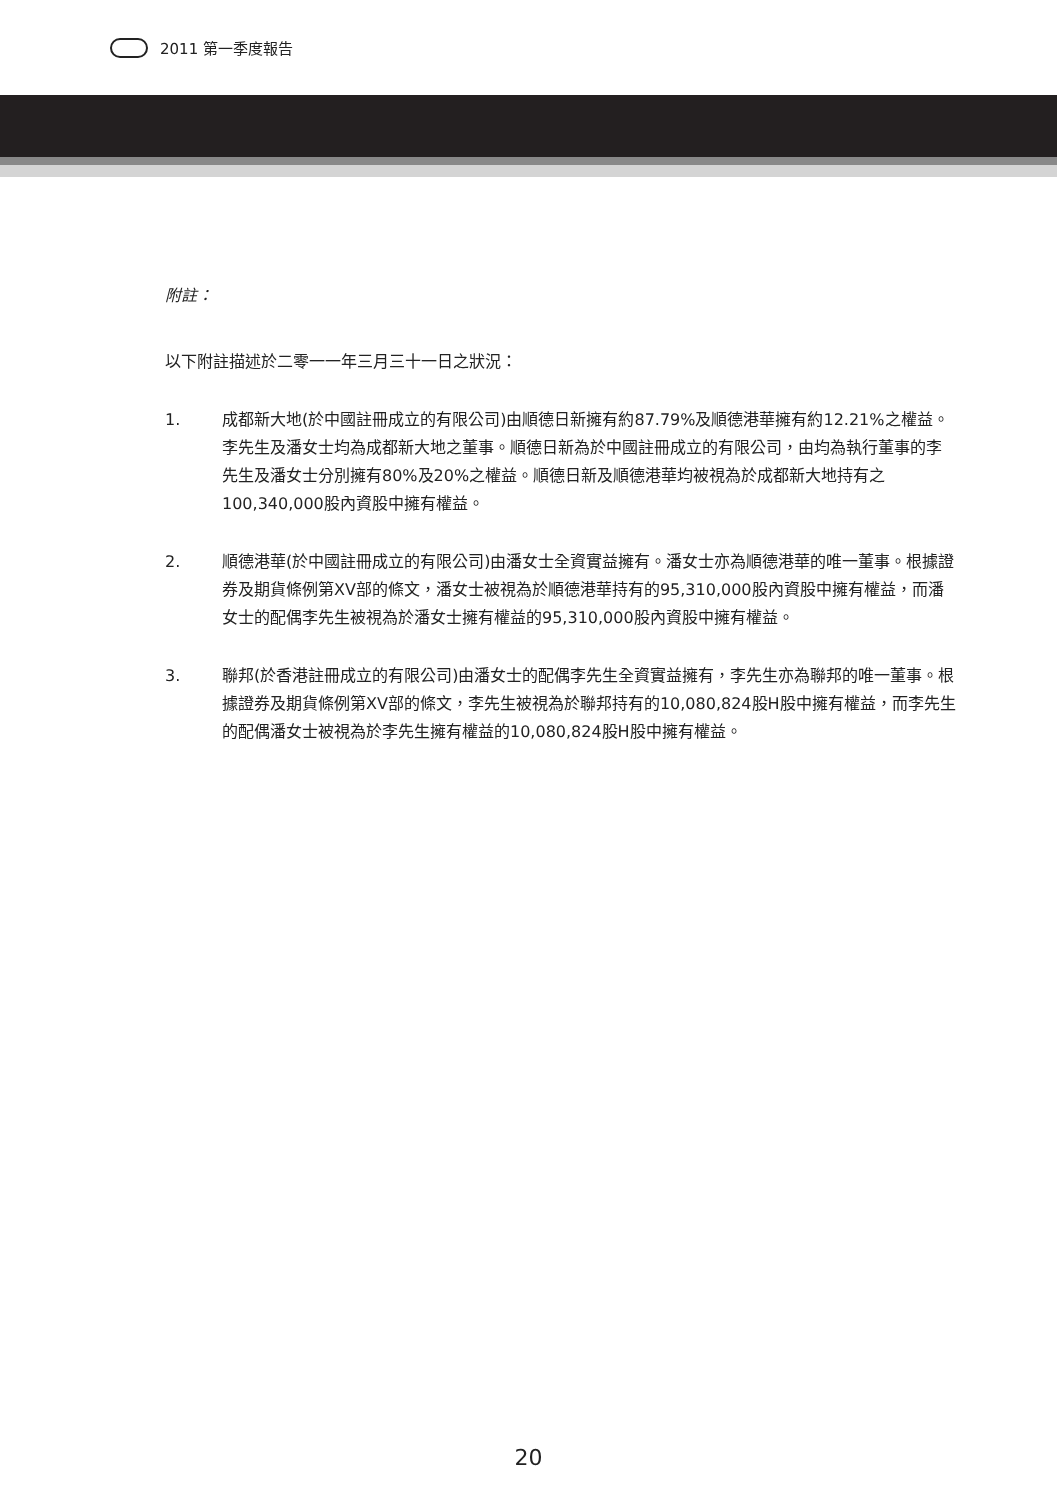2011 第一季度報告
附註：
以下附註描述於二零一一年三月三十一日之狀況：
1. 成都新大地(於中國註冊成立的有限公司)由順德日新擁有約87.79%及順德港華擁有約12.21%之權益。李先生及潘女士均為成都新大地之董事。順德日新為於中國註冊成立的有限公司，由均為執行董事的李先生及潘女士分別擁有80%及20%之權益。順德日新及順德港華均被視為於成都新大地持有之100,340,000股內資股中擁有權益。
2. 順德港華(於中國註冊成立的有限公司)由潘女士全資實益擁有。潘女士亦為順德港華的唯一董事。根據證券及期貨條例第XV部的條文，潘女士被視為於順德港華持有的95,310,000股內資股中擁有權益，而潘女士的配偶李先生被視為於潘女士擁有權益的95,310,000股內資股中擁有權益。
3. 聯邦(於香港註冊成立的有限公司)由潘女士的配偶李先生全資實益擁有，李先生亦為聯邦的唯一董事。根據證券及期貨條例第XV部的條文，李先生被視為於聯邦持有的10,080,824股H股中擁有權益，而李先生的配偶潘女士被視為於李先生擁有權益的10,080,824股H股中擁有權益。
20